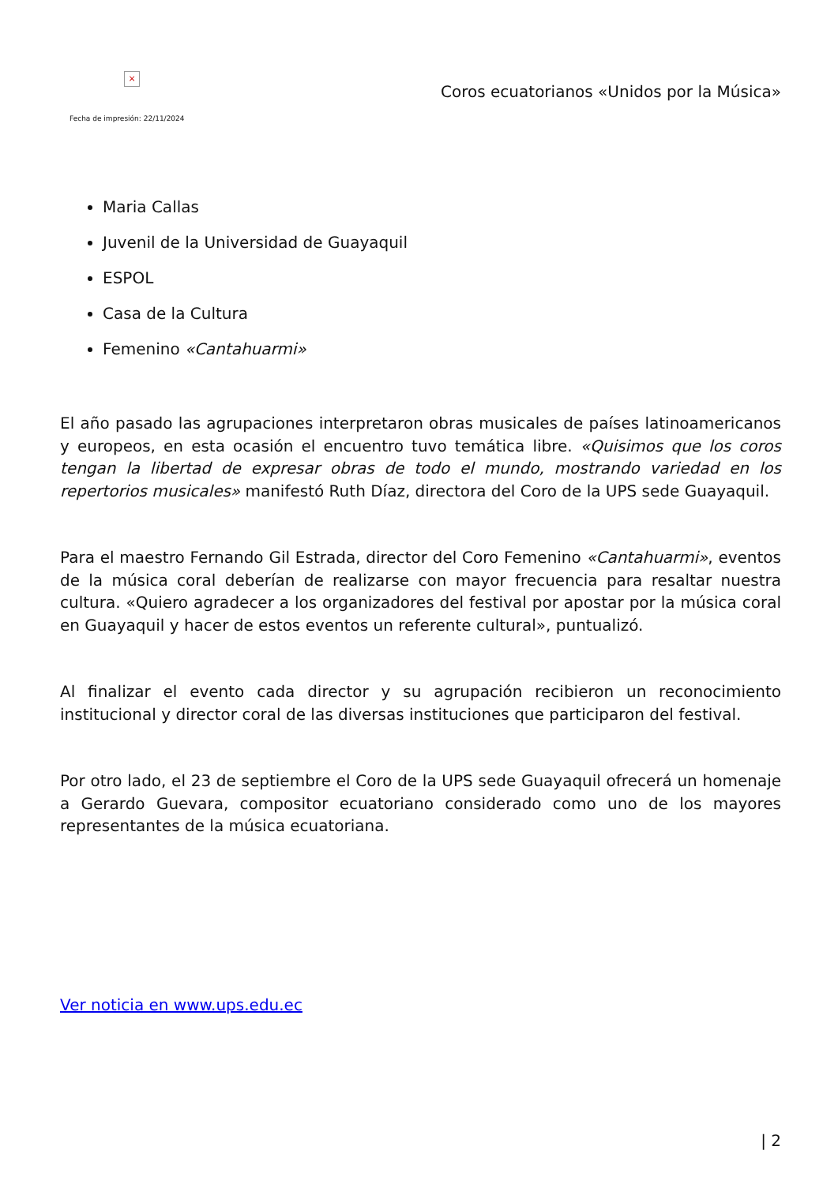×
Coros ecuatorianos «Unidos por la Música»
Fecha de impresión: 22/11/2024
Maria Callas
Juvenil de la Universidad de Guayaquil
ESPOL
Casa de la Cultura
Femenino «Cantahuarmi»
El año pasado las agrupaciones interpretaron obras musicales de países latinoamericanos y europeos, en esta ocasión el encuentro tuvo temática libre. «Quisimos que los coros tengan la libertad de expresar obras de todo el mundo, mostrando variedad en los repertorios musicales» manifestó Ruth Díaz, directora del Coro de la UPS sede Guayaquil.
Para el maestro Fernando Gil Estrada, director del Coro Femenino «Cantahuarmi», eventos de la música coral deberían de realizarse con mayor frecuencia para resaltar nuestra cultura. «Quiero agradecer a los organizadores del festival por apostar por la música coral en Guayaquil y hacer de estos eventos un referente cultural», puntualizó.
Al finalizar el evento cada director y su agrupación recibieron un reconocimiento institucional y director coral de las diversas instituciones que participaron del festival.
Por otro lado, el 23 de septiembre el Coro de la UPS sede Guayaquil ofrecerá un homenaje a Gerardo Guevara, compositor ecuatoriano considerado como uno de los mayores representantes de la música ecuatoriana.
Ver noticia en www.ups.edu.ec
| 2